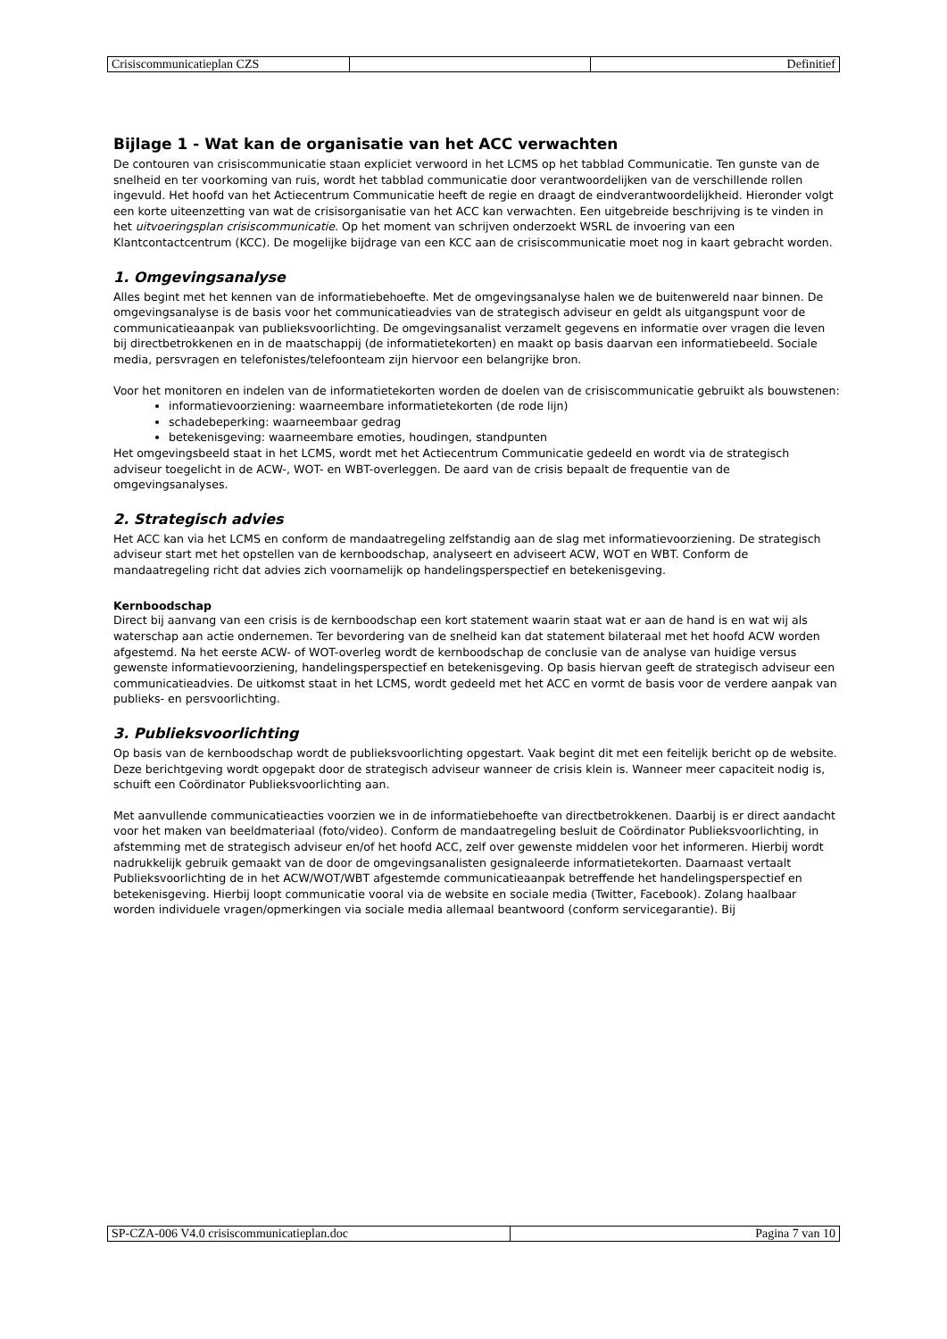| Crisiscommunicatieplan CZS | | Definitief |
Bijlage 1 - Wat kan de organisatie van het ACC verwachten
De contouren van crisiscommunicatie staan expliciet verwoord in het LCMS op het tabblad Communicatie. Ten gunste van de snelheid en ter voorkoming van ruis, wordt het tabblad communicatie door verantwoordelijken van de verschillende rollen ingevuld. Het hoofd van het Actiecentrum Communicatie heeft de regie en draagt de eindverantwoordelijkheid. Hieronder volgt een korte uiteenzetting van wat de crisisorganisatie van het ACC kan verwachten. Een uitgebreide beschrijving is te vinden in het uitvoeringsplan crisiscommunicatie. Op het moment van schrijven onderzoekt WSRL de invoering van een Klantcontactcentrum (KCC). De mogelijke bijdrage van een KCC aan de crisiscommunicatie moet nog in kaart gebracht worden.
1. Omgevingsanalyse
Alles begint met het kennen van de informatiebehoefte. Met de omgevingsanalyse halen we de buitenwereld naar binnen. De omgevingsanalyse is de basis voor het communicatieadvies van de strategisch adviseur en geldt als uitgangspunt voor de communicatieaanpak van publieksvoorlichting. De omgevingsanalist verzamelt gegevens en informatie over vragen die leven bij directbetrokkenen en in de maatschappij (de informatietekorten) en maakt op basis daarvan een informatiebeeld. Sociale media, persvragen en telefonistes/telefoonteam zijn hiervoor een belangrijke bron.
Voor het monitoren en indelen van de informatietekorten worden de doelen van de crisiscommunicatie gebruikt als bouwstenen:
informatievoorziening: waarneembare informatietekorten (de rode lijn)
schadebeperking: waarneembaar gedrag
betekenisgeving: waarneembare emoties, houdingen, standpunten
Het omgevingsbeeld staat in het LCMS, wordt met het Actiecentrum Communicatie gedeeld en wordt via de strategisch adviseur toegelicht in de ACW-, WOT- en WBT-overleggen. De aard van de crisis bepaalt de frequentie van de omgevingsanalyses.
2. Strategisch advies
Het ACC kan via het LCMS en conform de mandaatregeling zelfstandig aan de slag met informatievoorziening. De strategisch adviseur start met het opstellen van de kernboodschap, analyseert en adviseert ACW, WOT en WBT. Conform de mandaatregeling richt dat advies zich voornamelijk op handelingsperspectief en betekenisgeving.
Kernboodschap
Direct bij aanvang van een crisis is de kernboodschap een kort statement waarin staat wat er aan de hand is en wat wij als waterschap aan actie ondernemen. Ter bevordering van de snelheid kan dat statement bilateraal met het hoofd ACW worden afgestemd. Na het eerste ACW- of WOT-overleg wordt de kernboodschap de conclusie van de analyse van huidige versus gewenste informatievoorziening, handelingsperspectief en betekenisgeving. Op basis hiervan geeft de strategisch adviseur een communicatieadvies. De uitkomst staat in het LCMS, wordt gedeeld met het ACC en vormt de basis voor de verdere aanpak van publieks- en persvoorlichting.
3. Publieksvoorlichting
Op basis van de kernboodschap wordt de publieksvoorlichting opgestart. Vaak begint dit met een feitelijk bericht op de website. Deze berichtgeving wordt opgepakt door de strategisch adviseur wanneer de crisis klein is. Wanneer meer capaciteit nodig is, schuift een Coördinator Publieksvoorlichting aan.
Met aanvullende communicatieacties voorzien we in de informatiebehoefte van directbetrokkenen. Daarbij is er direct aandacht voor het maken van beeldmateriaal (foto/video). Conform de mandaatregeling besluit de Coördinator Publieksvoorlichting, in afstemming met de strategisch adviseur en/of het hoofd ACC, zelf over gewenste middelen voor het informeren. Hierbij wordt nadrukkelijk gebruik gemaakt van de door de omgevingsanalisten gesignaleerde informatietekorten. Daarnaast vertaalt Publieksvoorlichting de in het ACW/WOT/WBT afgestemde communicatieaanpak betreffende het handelingsperspectief en betekenisgeving. Hierbij loopt communicatie vooral via de website en sociale media (Twitter, Facebook). Zolang haalbaar worden individuele vragen/opmerkingen via sociale media allemaal beantwoord (conform servicegarantie). Bij
| SP-CZA-006 V4.0 crisiscommunicatieplan.doc | Pagina 7 van 10 |